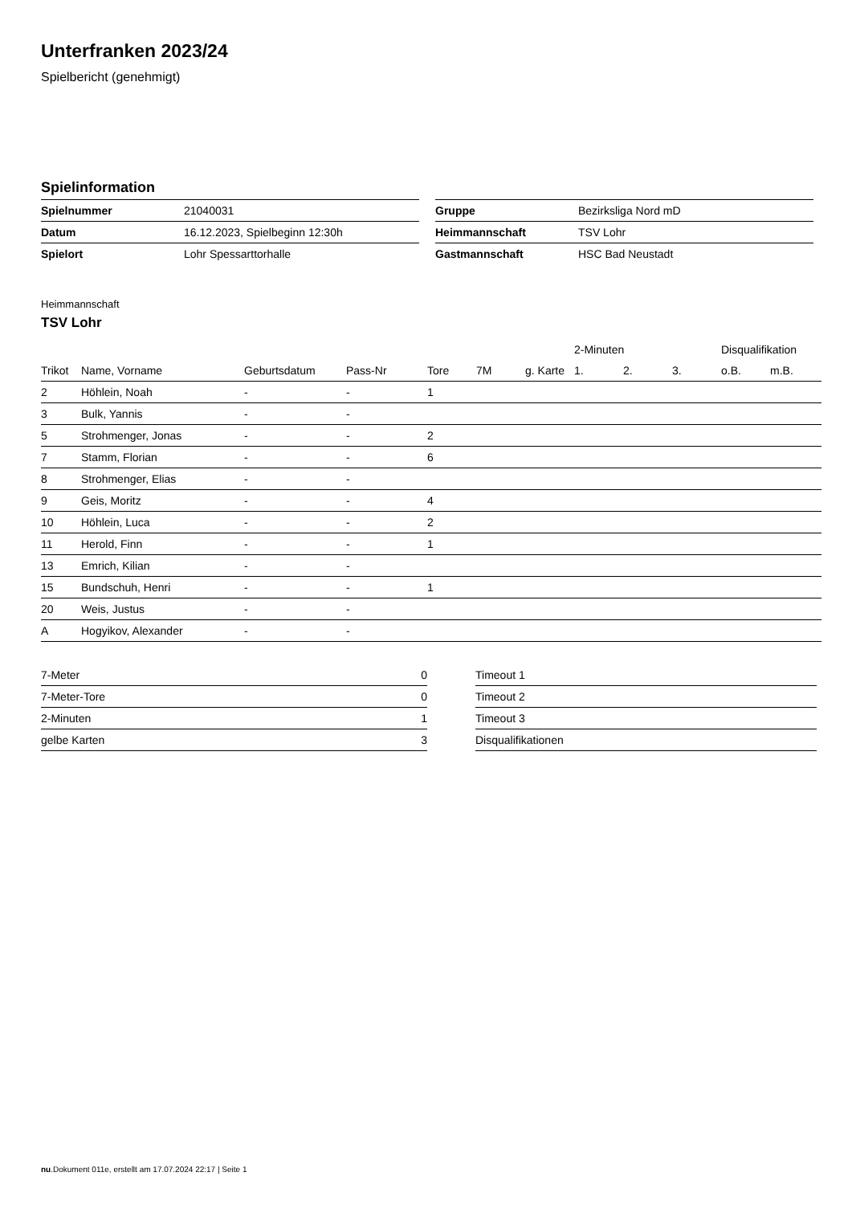Unterfranken 2023/24
Spielbericht (genehmigt)
Spielinformation
| Spielnummer | 21040031 |
| Datum | 16.12.2023, Spielbeginn 12:30h |
| Spielort | Lohr Spessarttorhalle |
| Gruppe | Bezirksliga Nord mD |
| Heimmannschaft | TSV Lohr |
| Gastmannschaft | HSC Bad Neustadt |
Heimmannschaft
TSV Lohr
| | | | | | | | 2-Minuten | | | Disqualifikation | |
| --- | --- | --- | --- | --- | --- | --- | --- | --- | --- | --- | --- |
| Trikot | Name, Vorname | Geburtsdatum | Pass-Nr | Tore | 7M | g. Karte | 1. | 2. | 3. | o.B. | m.B. |
| 2 | Höhlein, Noah | - | - | 1 | | | | | | | |
| 3 | Bulk, Yannis | - | - | | | | | | | | |
| 5 | Strohmenger, Jonas | - | - | 2 | | | | | | | |
| 7 | Stamm, Florian | - | - | 6 | | | | | | | |
| 8 | Strohmenger, Elias | - | - | | | | | | | | |
| 9 | Geis, Moritz | - | - | 4 | | | | | | | |
| 10 | Höhlein, Luca | - | - | 2 | | | | | | | |
| 11 | Herold, Finn | - | - | 1 | | | | | | | |
| 13 | Emrich, Kilian | - | - | | | | | | | | |
| 15 | Bundschuh, Henri | - | - | 1 | | | | | | | |
| 20 | Weis, Justus | - | - | | | | | | | | |
| A | Hogyikov, Alexander | - | - | | | | | | | | |
| 7-Meter | 0 |
| 7-Meter-Tore | 0 |
| 2-Minuten | 1 |
| gelbe Karten | 3 |
| Timeout 1 |
| Timeout 2 |
| Timeout 3 |
| Disqualifikationen |
nu.Dokument 011e, erstellt am 17.07.2024 22:17 | Seite 1